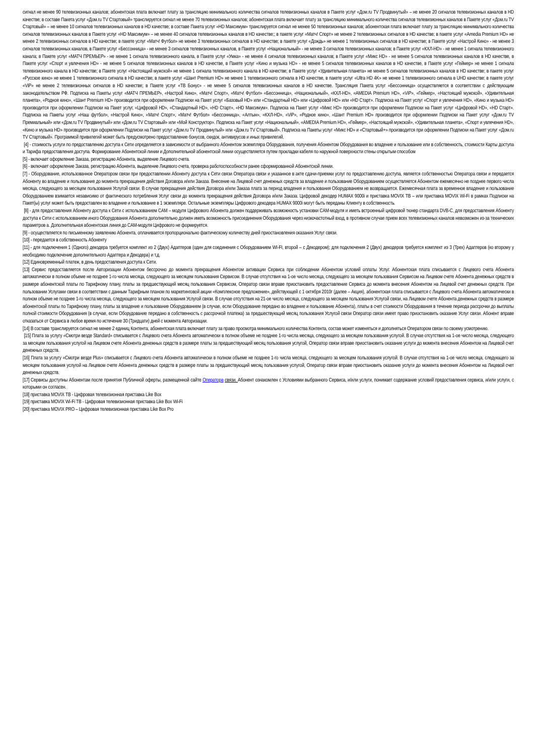сигнал не менее 90 телевизионных каналов; абонентская плата включает плату за трансляцию минимального количества сигналов телевизионных каналов в Пакете услуг «Дом.ru TV Продвинутый» – не менее 20 сигналов телевизионных каналов в HD качестве; в составе Пакета услуг «Дом.ru TV Стартовый» транслируется сигнал не менее 70 телевизионных каналов; абонентская плата включает плату за трансляцию минимального количества сигналов телевизионных каналов в Пакете услуг «Дом.ru TV Стартовый» – не менее 10 сигналов телевизионных каналов в HD качестве; в составе Пакета услуг «HD Максимум» транслируется сигнал не менее 50 телевизионных каналов; абонентская плата включает плату за трансляцию минимального количества сигналов телевизионных каналов в Пакете услуг «HD Максимум» – не менее 40 сигналов телевизионных каналов в HD качестве;; в пакете услуг «Матч! Спорт» не менее 2 телевизионных сигналов в HD качестве; в пакете услуг «Amedia Premium HD» не менее 2 телевизионных сигналов в HD качестве; в пакете услуг «Матч! Футбол» не менее 3 телевизионных сигналов в HD качестве; в пакете услуг «Дождь» не менее 1 телевизионных сигналов в HD качестве; в Пакете услуг «Настрой Кино» - не менее 3 сигналов телевизионных каналов, в Пакете услуг «Бессонница» - не менее 3 сигналов телевизионных каналов, в Пакете услуг «Национальный» - не менее 3 сигналов телевизионных каналов; в Пакете услуг «КХЛ-HD» - не менее 1 сигнала телевизионного канала; в Пакете услуг «МАТЧ ПРЕМЬЕР» - не менее 1 сигнала телевизионного канала, в Пакете услуг «Умка» - не менее 4 сигналов телевизионных каналов; в Пакете услуг «Микс HD» - не менее 5 сигналов телевизионных каналов в HD качестве, в Пакете услуг «Спорт и увлечения HD» - не менее 5 сигналов телевизионных каналов в HD качестве, в Пакете услуг «Кино и музыка HD» - не менее 5 сигналов телевизионных каналов в HD качестве, в Пакете услуг «Геймер» не менее 1 сигнала телевизионного канала в HD качестве; в Пакете услуг «Настоящий мужской» не менее 1 сигнала телевизионного канала в HD качестве; в Пакете услуг «Удивительная планета» не менее 5 сигналов телевизионных каналов в HD качестве; в пакете услуг «Русское кино» не менее 1 телевизионного сигнала в HD качестве; в пакете услуг «Шант Premium HD» не менее 1 телевизионного сигнала в HD качестве, в пакете услуг «Ultra HD 4K» не менее 1 телевизионного сигнала в UHD качестве; в пакете услуг «ViP» не менее 2 телевизионных сигналов в HD качестве; в Пакете услуг «ТВ Бонус» - не менее 5 сигналов телевизионных каналов в HD качестве. Трансляция Пакета услуг «Бессонница» осуществляется в соответствии с действующим законодательством РФ. Подписка на Пакеты услуг «МАТЧ ПРЕМЬЕР», «Настрой Кино», «Матч! Спорт», «Матч! Футбол» «Бессонница», «Национальный», «КХЛ-HD», «AMEDIA Premium HD», «ViP», «Геймер», «Настоящий мужской», «Удивительная планета», «Родное кино», «Шант Premium HD» производится при оформлении Подписки на Пакет услуг «Базовый HD» или «Стандартный HD» или «Цифровой HD» или «HD Старт». Подписка на Пакет услуг «Спорт и увлечения HD», «Кино и музыка HD» производится при оформлении Подписки на Пакет услуг, «Цифровой HD», «Стандартный HD», «HD Старт», «HD Максимум». Подписка на Пакет услуг «Микс HD» производится при оформлении Подписки на Пакет услуг «Цифровой HD», «HD Старт». Подписка на Пакеты услуг «Наш футбол», «Настрой Кино», «Матч! Спорт», «Матч! Футбол» «Бессонница», «Алтын», «КХЛ-HD», «ViP», «Родное кино», «Шант Premium HD» производится при оформлении Подписки на Пакет услуг «Дом.ru TV Премиальный» или «Дом.ru TV Продвинутый» или «Дом.ru TV Стартовый» или «Мой Конструктор». Подписка на Пакет услуг «Национальный», «AMEDIA Premium HD», «Геймер», «Настоящий мужской», «Удивительная планета», «Спорт и увлечения HD», «Кино и музыка HD» производится при оформлении Подписки на Пакет услуг «Дом.ru TV Продвинутый» или «Дом.ru TV Стартовый». Подписка на Пакеты услуг «Микс HD» и «Стартовый+» производится при оформлении Подписки на Пакет услуг «Дом.ru TV Стартовый». Программой привилегий может быть предусмотрено предоставление бонусов, скидок, антивирусов и иных привилегий.
[4] - стоимость услуги по предоставлению доступа к Сети определяется в зависимости от выбранного Абонентом экземпляра Оборудования, получения Абонентом Оборудования во владение и пользование или в собственность, стоимости Карты доступа и Тарифа предоставления доступа. Формирование Абонентской линии и Дополнительной абонентской линии осуществляется путем прокладки кабеля по наружной поверхности стены открытым способом
[5] - включает оформление Заказа, регистрацию Абонента, выделение Лицевого счета.
[6] - включает оформление Заказа, регистрацию Абонента, выделение Лицевого счета, проверка работоспособности ранее сформированной Абонентской линии.
[7] - Оборудование, использованное Оператором связи при предоставлении Абоненту доступа к Сети связи Оператора связи и указанное в акте сдачи-приемки услуг по предоставлению доступа, является собственностью Оператора связи и передается Абоненту во владение и пользование до момента прекращения действия Договора и/или Заказа. Внесение на Лицевой счет денежных средств за владение и пользование Оборудованием осуществляется Абонентом ежемесячно не позднее первого числа месяца, следующего за месяцем пользования Услугой связи. В случае прекращения действия Договора и/или Заказа плата за период владения и пользования Оборудованием не возвращается. Ежемесячная плата за временное владение и пользование Оборудованием взимается независимо от фактического потребления Услуг связи до момента прекращения действия Договора и/или Заказа. Цифровой декодер HUMAX 9000i и приставка MOVIX ТВ – или приставка MOVIX Wi-Fi в рамках Подписки на Пакет(ы) услуг может быть предоставлен во владение и пользование в 1 экземпляре. Остальные экземпляры Цифрового декодера HUMAX 9000i могут быть переданы Клиенту в собственность.
[8] - для предоставления Абоненту доступа к Сети с использованием CAM – модуля Цифрового Абонента должен поддерживать возможность установки CAM-модуля и иметь встроенный цифровой тюнер стандарта DVB-C, для предоставления Абоненту доступа к Сети с использованием иного Оборудования Абонента дополнительно должен иметь возможность присоединения Оборудования через низкочастотный вход, в противном случае прием всех телевизионных каналов невозможен из-за технических параметров а. Дополнительная абонентская линия до CAM-модуля Цифрового не формируется.
[9] - осуществляется по письменному заявлению Абонента, оплачивается пропорционально фактическому количеству дней приостановления оказания Услуг связи.
[10] - передается в собственность Абоненту
[11] - для подключения 1 (Одного) декодера требуется комплект из 2 (Двух) Адаптеров (один для соединения с Оборудованием WI-FI, второй – с Декодером); для подключения 2 (Двух) декодеров требуется комплект из 3 (Трех) Адаптеров (ко второму у необходимо подключение дополнительного Адаптера и Декодера) и т.д.
[12] Единовременный платеж, в день предоставления доступа к Сети.
[13] Сервис предоставляется после Авторизации Абонентом бессрочно до момента прекращения Абонентом активации Сервиса при соблюдении Абонентом условий оплаты Услуг. Абонентская плата списывается с Лицевого счета Абонента автоматически в полном объеме не позднее 1-го числа месяца, следующего за месяцем пользования Сервисом. В случае отсутствия на 1-ое число месяца, следующего за месяцем пользования Сервисом на Лицевом счете Абонента денежных средств в размере абонентской платы по Тарифному плану, платы за предшествующий месяц пользования Сервисом, Оператор связи вправе приостановить предоставление Сервиса до момента внесения Абонентом на Лицевой счет денежных средств. При пользовании Услугами связи в соответствии с данным Тарифным планом по маркетинговой акции «Комплексное предложение», действующей с 1 октября 2010г (далее – Акция), абонентская плата списывается с Лицевого счета Абонента автоматически в полном объеме не позднее 1-го числа месяца, следующего за месяцем пользования Услугой связи. В случае отсутствия на 21-ое число месяца, следующего за месяцем пользования Услугой связи, на Лицевом счете Абонента денежных средств в размере абонентской платы по Тарифному плану, платы за владение и пользование Оборудованием (в случае, если Оборудование передано во владение и пользование Абонента), платы в счет стоимости Оборудования в течение периода рассрочки до выплаты полной стоимости Оборудования (в случае, если Оборудование передано в собственность с рассрочкой платежа) за предшествующий месяц пользования Услугой связи Оператор связи имеет право приостановить оказание Услуг связи. Абонент вправе отказаться от Сервиса в любое время по истечение 30 (Тридцати) дней с момента Авторизации.
[14] В составе транслируется сигнал не менее 2 единиц Контента, абонентская плата включает плату за право просмотра минимального количества Контента, состав может изменяться и дополняться Оператором связи по своему усмотрению.
[15] Плата за услугу «Смотри везде Standard» списывается с Лицевого счета Абонента автоматически в полном объеме не позднее 1-го числа месяца, следующего за месяцем пользования услугой. В случае отсутствия на 1-ое число месяца, следующего за месяцем пользования услугой на Лицевом счете Абонента денежных средств в размере платы за предшествующий месяц пользования услугой, Оператор связи вправе приостановить оказание услуги до момента внесения Абонентом на Лицевой счет денежных средств.
[16] Плата за услугу «Смотри везде Plus» списывается с Лицевого счета Абонента автоматически в полном объеме не позднее 1-го числа месяца, следующего за месяцем пользования услугой. В случае отсутствия на 1-ое число месяца, следующего за месяцем пользования услугой на Лицевом счете Абонента денежных средств в размере платы за предшествующий месяц пользования услугой, Оператор связи вправе приостановить оказание услуги до момента внесения Абонентом на Лицевой счет денежных средств.
[17] Сервисы доступны Абонентам после принятия Публичной оферты, размещенной сайте Оператора связи. Абонент ознакомлен с Условиями выбранного Сервиса, и/или услуги, понимает содержание условий предоставления сервиса, и/или услуги, с которыми он согласен.
[18] приставка MOVIX ТВ - Цифровая телевизионная приставка Like Box
[19] приставка MOVIX Wi-Fi ТВ - Цифровая телевизионная приставка Like Box Wi-Fi
[20] приставка MOVIX PRO – Цифровая телевизионная приставка Like Box Pro